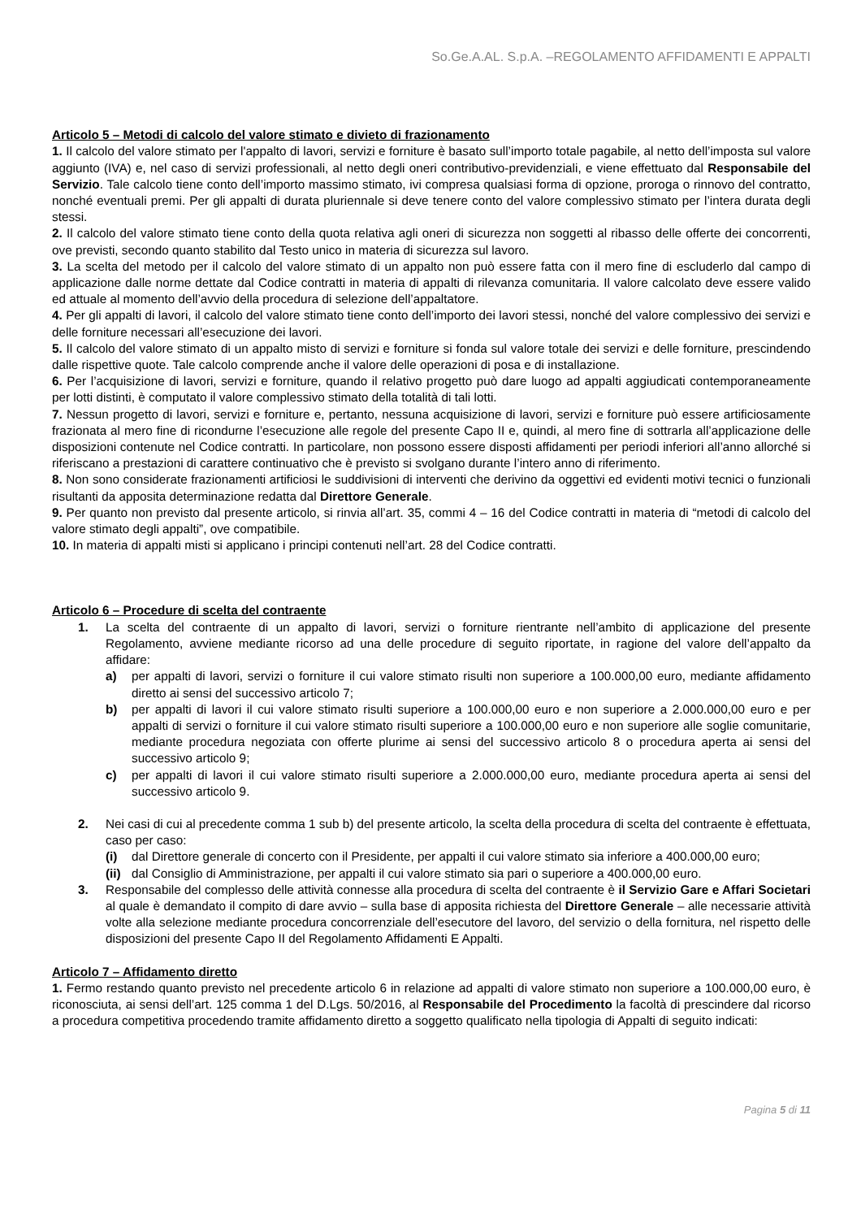So.Ge.A.AL. S.p.A. –REGOLAMENTO AFFIDAMENTI E APPALTI
Articolo 5 – Metodi di calcolo del valore stimato e divieto di frazionamento
1. Il calcolo del valore stimato per l'appalto di lavori, servizi e forniture è basato sull’importo totale pagabile, al netto dell’imposta sul valore aggiunto (IVA) e, nel caso di servizi professionali, al netto degli oneri contributivo-previdenziali, e viene effettuato dal Responsabile del Servizio. Tale calcolo tiene conto dell’importo massimo stimato, ivi compresa qualsiasi forma di opzione, proroga o rinnovo del contratto, nonché eventuali premi. Per gli appalti di durata pluriennale si deve tenere conto del valore complessivo stimato per l’intera durata degli stessi.
2. Il calcolo del valore stimato tiene conto della quota relativa agli oneri di sicurezza non soggetti al ribasso delle offerte dei concorrenti, ove previsti, secondo quanto stabilito dal Testo unico in materia di sicurezza sul lavoro.
3. La scelta del metodo per il calcolo del valore stimato di un appalto non può essere fatta con il mero fine di escluderlo dal campo di applicazione dalle norme dettate dal Codice contratti in materia di appalti di rilevanza comunitaria. Il valore calcolato deve essere valido ed attuale al momento dell’avvio della procedura di selezione dell’appaltatore.
4. Per gli appalti di lavori, il calcolo del valore stimato tiene conto dell’importo dei lavori stessi, nonché del valore complessivo dei servizi e delle forniture necessari all’esecuzione dei lavori.
5. Il calcolo del valore stimato di un appalto misto di servizi e forniture si fonda sul valore totale dei servizi e delle forniture, prescindendo dalle rispettive quote. Tale calcolo comprende anche il valore delle operazioni di posa e di installazione.
6. Per l’acquisizione di lavori, servizi e forniture, quando il relativo progetto può dare luogo ad appalti aggiudicati contemporaneamente per lotti distinti, è computato il valore complessivo stimato della totalità di tali lotti.
7. Nessun progetto di lavori, servizi e forniture e, pertanto, nessuna acquisizione di lavori, servizi e forniture può essere artificiosamente frazionata al mero fine di ricondurne l’esecuzione alle regole del presente Capo II e, quindi, al mero fine di sottrarla all’applicazione delle disposizioni contenute nel Codice contratti. In particolare, non possono essere disposti affidamenti per periodi inferiori all’anno allorché si riferiscano a prestazioni di carattere continuativo che è previsto si svolgano durante l’intero anno di riferimento.
8. Non sono considerate frazionamenti artificiosi le suddivisioni di interventi che derivino da oggettivi ed evidenti motivi tecnici o funzionali risultanti da apposita determinazione redatta dal Direttore Generale.
9. Per quanto non previsto dal presente articolo, si rinvia all’art. 35, commi 4 – 16 del Codice contratti in materia di “metodi di calcolo del valore stimato degli appalti”, ove compatibile.
10. In materia di appalti misti si applicano i principi contenuti nell’art. 28 del Codice contratti.
Articolo 6 – Procedure di scelta del contraente
1. La scelta del contraente di un appalto di lavori, servizi o forniture rientrante nell’ambito di applicazione del presente Regolamento, avviene mediante ricorso ad una delle procedure di seguito riportate, in ragione del valore dell’appalto da affidare:
a) per appalti di lavori, servizi o forniture il cui valore stimato risulti non superiore a 100.000,00 euro, mediante affidamento diretto ai sensi del successivo articolo 7;
b) per appalti di lavori il cui valore stimato risulti superiore a 100.000,00 euro e non superiore a 2.000.000,00 euro e per appalti di servizi o forniture il cui valore stimato risulti superiore a 100.000,00 euro e non superiore alle soglie comunitarie, mediante procedura negoziata con offerte plurime ai sensi del successivo articolo 8 o procedura aperta ai sensi del successivo articolo 9;
c) per appalti di lavori il cui valore stimato risulti superiore a 2.000.000,00 euro, mediante procedura aperta ai sensi del successivo articolo 9.
2. Nei casi di cui al precedente comma 1 sub b) del presente articolo, la scelta della procedura di scelta del contraente è effettuata, caso per caso:
(i) dal Direttore generale di concerto con il Presidente, per appalti il cui valore stimato sia inferiore a 400.000,00 euro;
(ii)
dal Consiglio di Amministrazione, per appalti il cui valore stimato sia pari o superiore a 400.000,00 euro.
3. Responsabile del complesso delle attività connesse alla procedura di scelta del contraente è il Servizio Gare e Affari Societari al quale è demandato il compito di dare avvio – sulla base di apposita richiesta del Direttore Generale – alle necessarie attività volte alla selezione mediante procedura concorrenziale dell’esecutore del lavoro, del servizio o della fornitura, nel rispetto delle disposizioni del presente Capo II del Regolamento Affidamenti E Appalti.
Articolo 7 – Affidamento diretto
1. Fermo restando quanto previsto nel precedente articolo 6 in relazione ad appalti di valore stimato non superiore a 100.000,00 euro, è riconosciuta, ai sensi dell’art. 125 comma 1 del D.Lgs. 50/2016, al Responsabile del Procedimento la facoltà di prescindere dal ricorso a procedura competitiva procedendo tramite affidamento diretto a soggetto qualificato nella tipologia di Appalti di seguito indicati:
Pagina 5 di 11